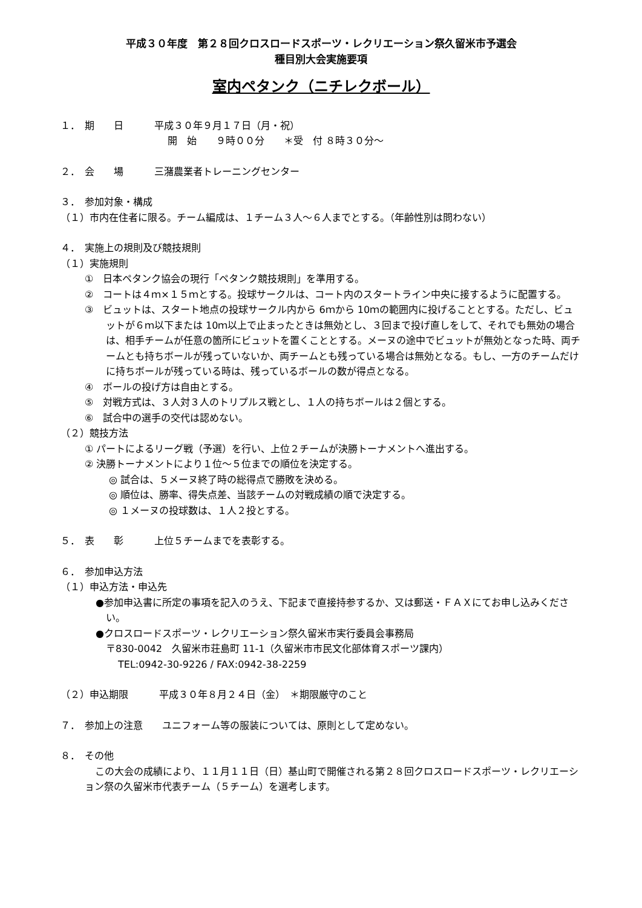平成３０年度　第２８回クロスロードスポーツ・レクリエーション祭久留米市予選会
種目別大会実施要項
室内ペタンク（ニチレクボール）
１．　期　　日 平成３０年９月１７日（月・祝）
開　始　　９時００分　　＊受　付 ８時３０分～
２．　会　　場 三潴農業者トレーニングセンター
３．　参加対象・構成
（１）市内在住者に限る。チーム編成は、１チーム３人～６人までとする。（年齢性別は問わない）
４．　実施上の規則及び競技規則
（１）実施規則
①　日本ペタンク協会の現行「ペタンク競技規則」を準用する。
②　コートは４ｍ×１５ｍとする。投球サークルは、コート内のスタートライン中央に接するように配置する。
③　ビュットは、スタート地点の投球サークル内から 6ｍから 10ｍの範囲内に投げることとする。ただし、ビュットが６ｍ以下または 10ｍ以上で止まったときは無効とし、３回まで投げ直しをして、それでも無効の場合は、相手チームが任意の箇所にビュットを置くこととする。メーヌの途中でビュットが無効となった時、両チームとも持ちボールが残っていないか、両チームとも残っている場合は無効となる。もし、一方のチームだけに持ちボールが残っている時は、残っているボールの数が得点となる。
④　ボールの投げ方は自由とする。
⑤　対戦方式は、３人対３人のトリプルス戦とし、１人の持ちボールは２個とする。
⑥　試合中の選手の交代は認めない。
（２）競技方法
① パートによるリーグ戦（予選）を行い、上位２チームが決勝トーナメントへ進出する。
② 決勝トーナメントにより１位～５位までの順位を決定する。
◎ 試合は、５メーヌ終了時の総得点で勝敗を決める。
◎ 順位は、勝率、得失点差、当該チームの対戦成績の順で決定する。
◎ １メーヌの投球数は、１人２投とする。
５．　表　　彰 上位５チームまでを表彰する。
６．　参加申込方法
（１）申込方法・申込先
●参加申込書に所定の事項を記入のうえ、下記まで直接持参するか、又は郵送・ＦＡＸにてお申し込みください。
●クロスロードスポーツ・レクリエーション祭久留米市実行委員会事務局
〒830-0042　久留米市荘島町 11-1（久留米市市民文化部体育スポーツ課内）
TEL:0942-30-9226 / FAX:0942-38-2259
（２） 申込期限 平成３０年８月２４日（金）　＊期限厳守のこと
７．　参加上の注意　　ユニフォーム等の服装については、原則として定めない。
８．　その他
この大会の成績により、１１月１１日（日）基山町で開催される第２８回クロスロードスポーツ・レクリエーション祭の久留米市代表チーム（５チーム）を選考します。